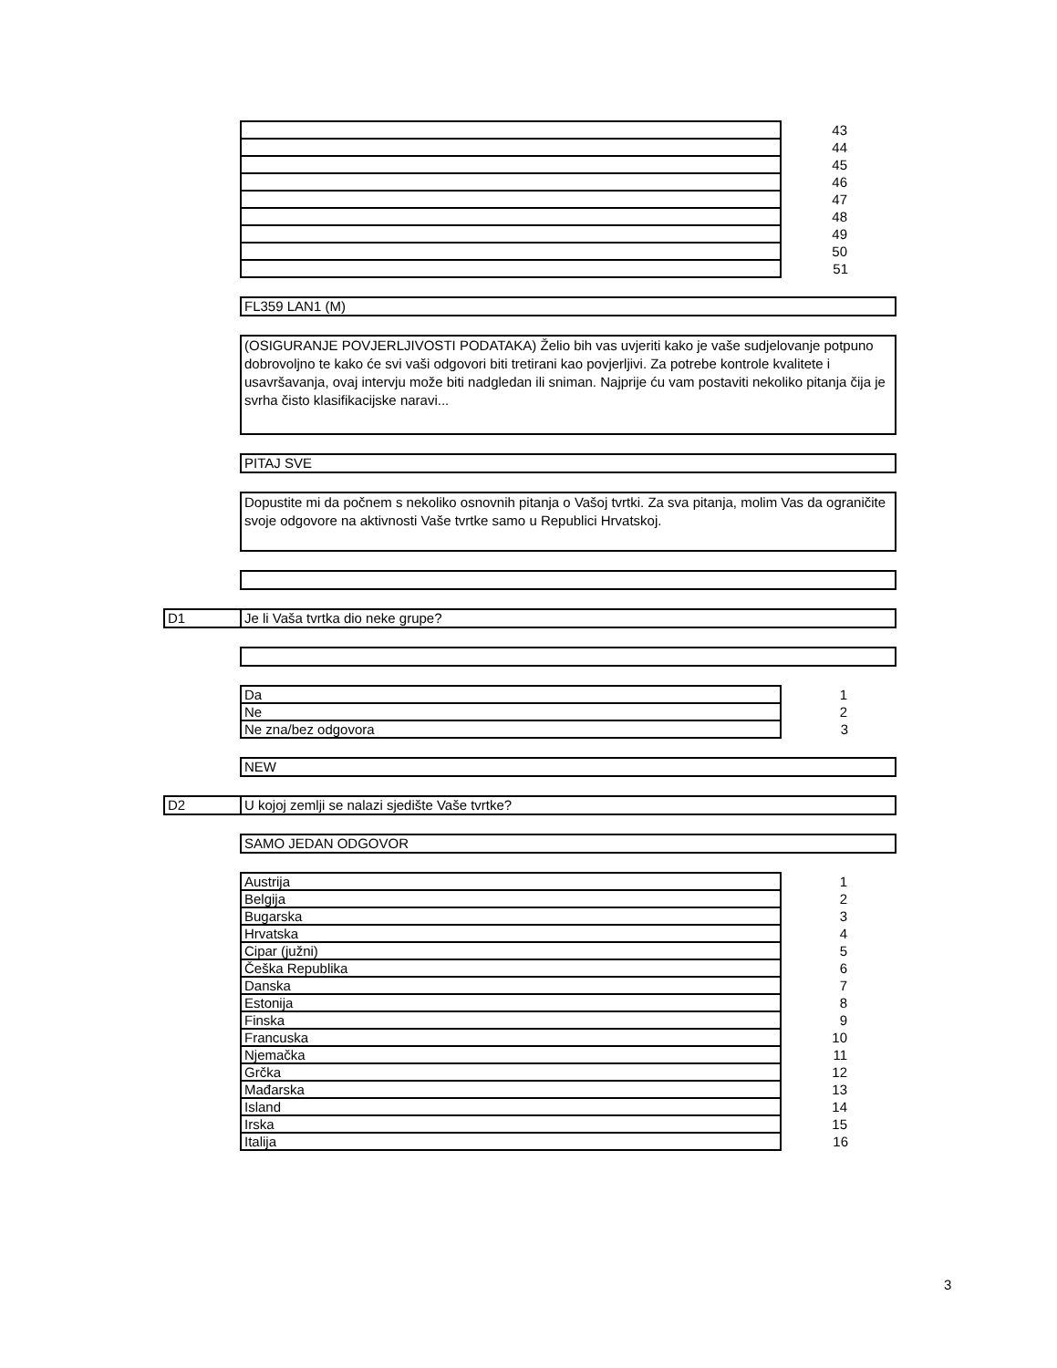| | 43 |
| | 44 |
| | 45 |
| | 46 |
| | 47 |
| | 48 |
| | 49 |
| | 50 |
| | 51 |
FL359 LAN1 (M)
(OSIGURANJE POVJERLJIVOSTI PODATAKA) Želio bih vas uvjeriti kako je vaše sudjelovanje potpuno dobrovoljno te kako će svi vaši odgovori biti tretirani kao povjerljivi. Za potrebe kontrole kvalitete i usavršavanja, ovaj intervju može biti nadgledan ili sniman. Najprije ću vam postaviti nekoliko pitanja čija je svrha čisto klasifikacijske naravi...
PITAJ SVE
Dopustite mi da počnem s nekoliko osnovnih pitanja o Vašoj tvrtki. Za sva pitanja, molim Vas da ograničite svoje odgovore na aktivnosti Vaše tvrtke samo u Republici Hrvatskoj.
D1 Je li Vaša tvrtka dio neke grupe?
| Da | 1 |
| Ne | 2 |
| Ne zna/bez odgovora | 3 |
NEW
D2 U kojoj zemlji se nalazi sjedište Vaše tvrtke?
SAMO JEDAN ODGOVOR
| Austrija | 1 |
| Belgija | 2 |
| Bugarska | 3 |
| Hrvatska | 4 |
| Cipar (južni) | 5 |
| Češka Republika | 6 |
| Danska | 7 |
| Estonija | 8 |
| Finska | 9 |
| Francuska | 10 |
| Njemačka | 11 |
| Grčka | 12 |
| Mađarska | 13 |
| Island | 14 |
| Irska | 15 |
| Italija | 16 |
3